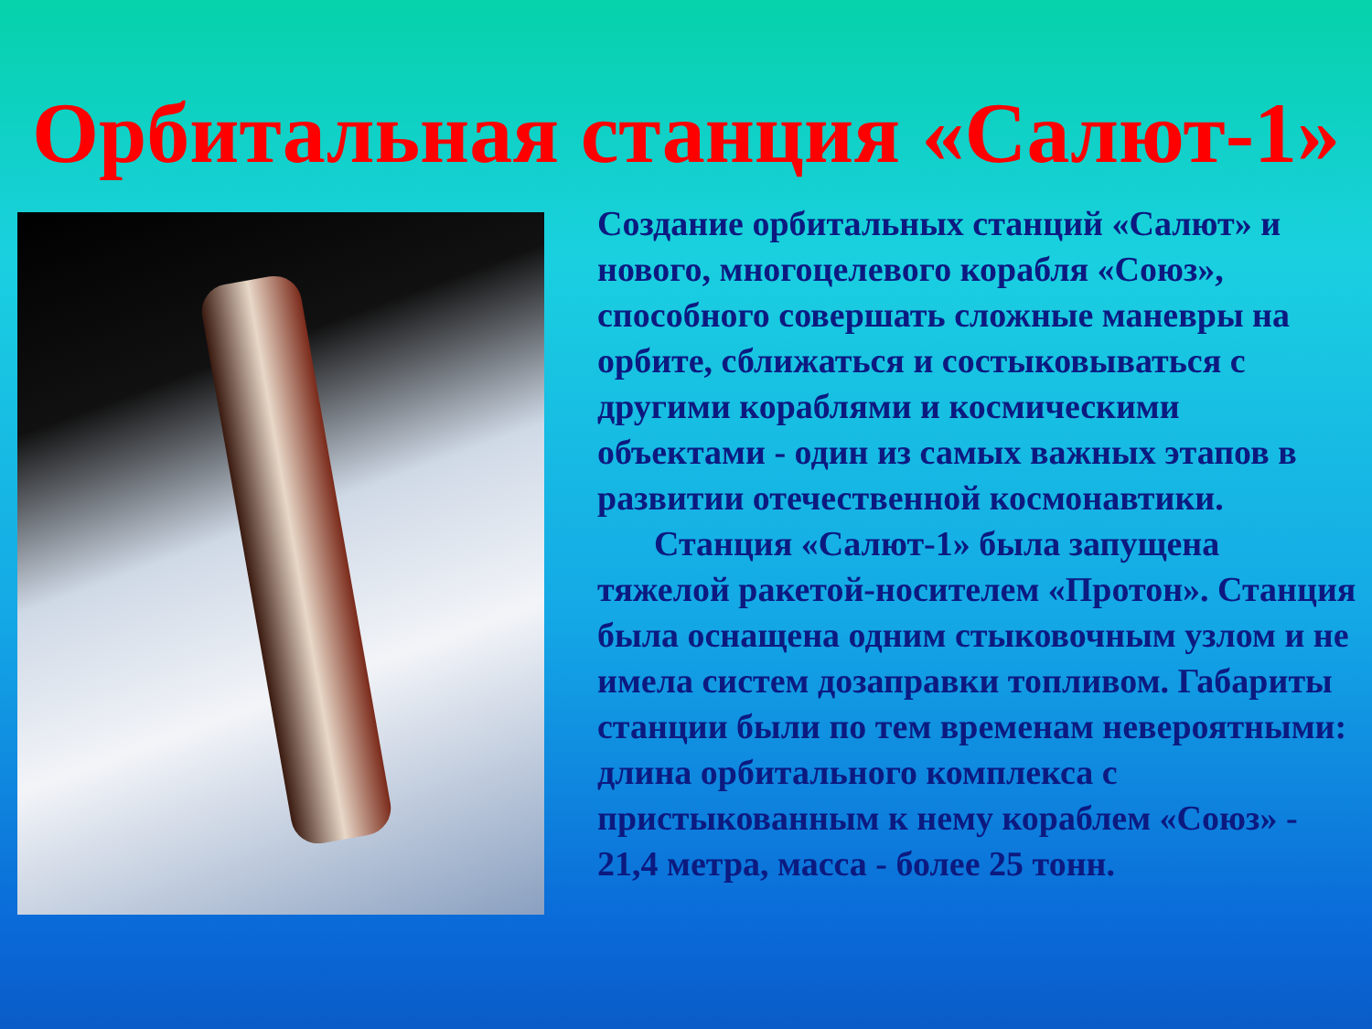Орбитальная станция «Салют-1»
Создание орбитальных станций «Салют» и нового, многоцелевого корабля «Союз», способного совершать сложные маневры на орбите, сближаться и состыковываться с другими кораблями и космическими объектами - один из самых важных этапов в развитии отечественной космонавтики.
Станция «Салют-1» была запущена тяжелой ракетой-носителем «Протон». Станция была оснащена одним стыковочным узлом и не имела систем дозаправки топливом. Габариты станции были по тем временам невероятными: длина орбитального комплекса с пристыкованным к нему кораблем «Союз» - 21,4 метра, масса - более 25 тонн.